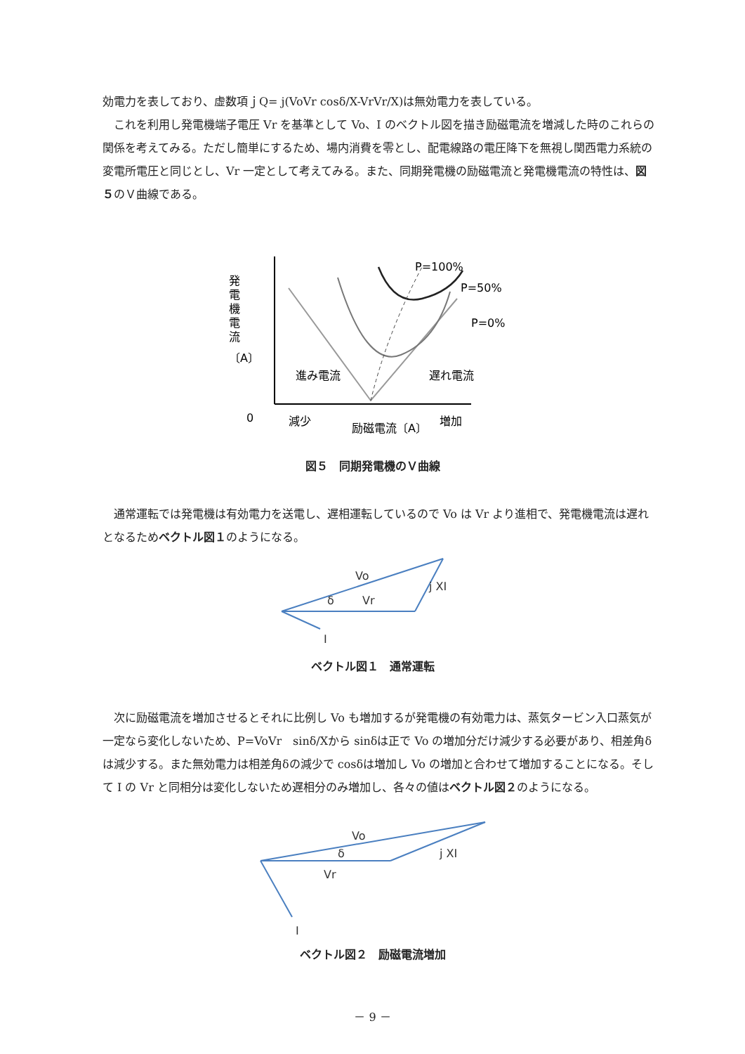効電力を表しており、虚数項ｊQ= j(VoVr cosδ/X-VrVr/X)は無効電力を表している。
　これを利用し発電機端子電圧 Vr を基準として Vo、I のベクトル図を描き励磁電流を増減した時のこれらの関係を考えてみる。ただし簡単にするため、場内消費を零とし、配電線路の電圧降下を無視し関西電力系統の変電所電圧と同じとし、Vr 一定として考えてみる。また、同期発電機の励磁電流と発電機電流の特性は、図５のＶ曲線である。
P=100%
P=50%
P=0%
進み電流
遅れ電流
0
減少
励磁電流〔A〕
増加
発
電
機
電
流
〔A〕
図５　同期発電機のＶ曲線
　通常運転では発電機は有効電力を送電し、遅相運転しているので Vo は Vr より進相で、発電機電流は遅れとなるためベクトル図１のようになる。
Vo
j XI
δ
Vr
I
ベクトル図１　通常運転
　次に励磁電流を増加させるとそれに比例し Vo も増加するが発電機の有効電力は、蒸気タービン入口蒸気が一定なら変化しないため、P=VoVr　sinδ/Xから sinδは正で Vo の増加分だけ減少する必要があり、相差角δは減少する。また無効電力は相差角δの減少で cosδは増加し Vo の増加と合わせて増加することになる。そして I の Vr と同相分は変化しないため遅相分のみ増加し、各々の値はベクトル図２のようになる。
Vo
j XI
δ
Vr
I
ベクトル図２　励磁電流増加
－ 9 －